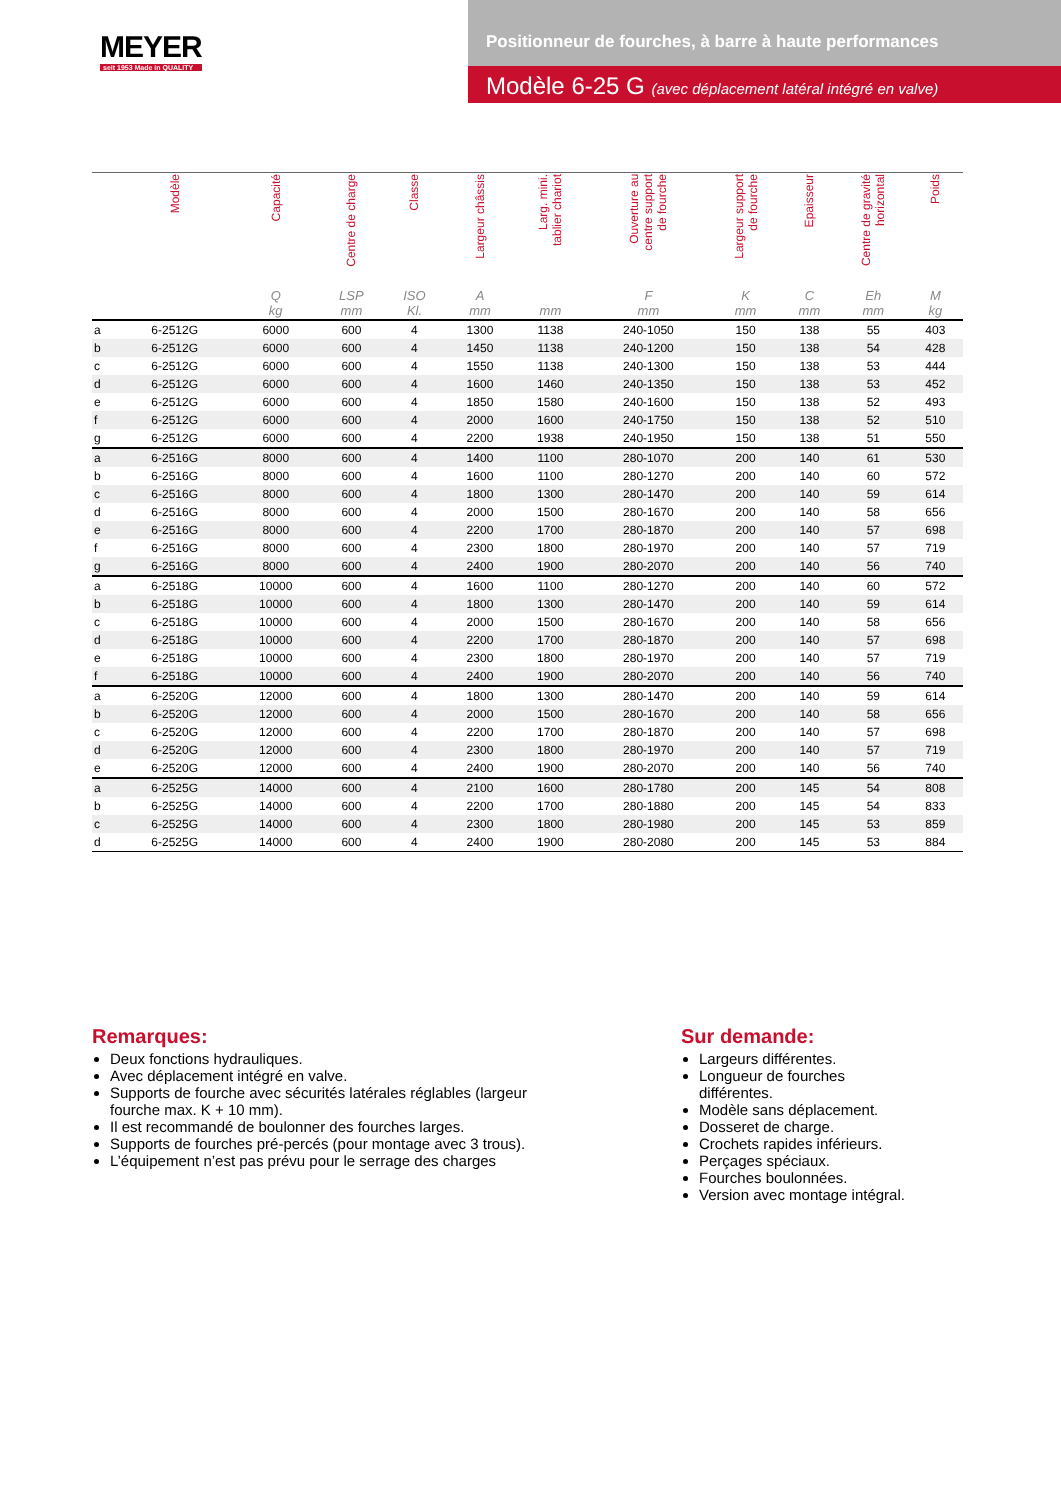MEYER
seit 1953 Made in QUALITY
Positionneur de fourches, à barre à haute performances
Modèle 6-25 G (avec déplacement latéral intégré en valve)
| | Modèle | Capacité | Centre de charge | Classe | Largeur châssis | Larg. mini. tablier chariot | Ouverture au centre support de fourche | Largeur support de fourche | Epaisseur | Centre de gravité horizontal | Poids |
| --- | --- | --- | --- | --- | --- | --- | --- | --- | --- | --- | --- |
| | | Q kg | LSP mm | ISO Kl. | A mm | mm | F mm | K mm | C mm | Eh mm | M kg |
| a | 6-2512G | 6000 | 600 | 4 | 1300 | 1138 | 240-1050 | 150 | 138 | 55 | 403 |
| b | 6-2512G | 6000 | 600 | 4 | 1450 | 1138 | 240-1200 | 150 | 138 | 54 | 428 |
| c | 6-2512G | 6000 | 600 | 4 | 1550 | 1138 | 240-1300 | 150 | 138 | 53 | 444 |
| d | 6-2512G | 6000 | 600 | 4 | 1600 | 1460 | 240-1350 | 150 | 138 | 53 | 452 |
| e | 6-2512G | 6000 | 600 | 4 | 1850 | 1580 | 240-1600 | 150 | 138 | 52 | 493 |
| f | 6-2512G | 6000 | 600 | 4 | 2000 | 1600 | 240-1750 | 150 | 138 | 52 | 510 |
| g | 6-2512G | 6000 | 600 | 4 | 2200 | 1938 | 240-1950 | 150 | 138 | 51 | 550 |
| a | 6-2516G | 8000 | 600 | 4 | 1400 | 1100 | 280-1070 | 200 | 140 | 61 | 530 |
| b | 6-2516G | 8000 | 600 | 4 | 1600 | 1100 | 280-1270 | 200 | 140 | 60 | 572 |
| c | 6-2516G | 8000 | 600 | 4 | 1800 | 1300 | 280-1470 | 200 | 140 | 59 | 614 |
| d | 6-2516G | 8000 | 600 | 4 | 2000 | 1500 | 280-1670 | 200 | 140 | 58 | 656 |
| e | 6-2516G | 8000 | 600 | 4 | 2200 | 1700 | 280-1870 | 200 | 140 | 57 | 698 |
| f | 6-2516G | 8000 | 600 | 4 | 2300 | 1800 | 280-1970 | 200 | 140 | 57 | 719 |
| g | 6-2516G | 8000 | 600 | 4 | 2400 | 1900 | 280-2070 | 200 | 140 | 56 | 740 |
| a | 6-2518G | 10000 | 600 | 4 | 1600 | 1100 | 280-1270 | 200 | 140 | 60 | 572 |
| b | 6-2518G | 10000 | 600 | 4 | 1800 | 1300 | 280-1470 | 200 | 140 | 59 | 614 |
| c | 6-2518G | 10000 | 600 | 4 | 2000 | 1500 | 280-1670 | 200 | 140 | 58 | 656 |
| d | 6-2518G | 10000 | 600 | 4 | 2200 | 1700 | 280-1870 | 200 | 140 | 57 | 698 |
| e | 6-2518G | 10000 | 600 | 4 | 2300 | 1800 | 280-1970 | 200 | 140 | 57 | 719 |
| f | 6-2518G | 10000 | 600 | 4 | 2400 | 1900 | 280-2070 | 200 | 140 | 56 | 740 |
| a | 6-2520G | 12000 | 600 | 4 | 1800 | 1300 | 280-1470 | 200 | 140 | 59 | 614 |
| b | 6-2520G | 12000 | 600 | 4 | 2000 | 1500 | 280-1670 | 200 | 140 | 58 | 656 |
| c | 6-2520G | 12000 | 600 | 4 | 2200 | 1700 | 280-1870 | 200 | 140 | 57 | 698 |
| d | 6-2520G | 12000 | 600 | 4 | 2300 | 1800 | 280-1970 | 200 | 140 | 57 | 719 |
| e | 6-2520G | 12000 | 600 | 4 | 2400 | 1900 | 280-2070 | 200 | 140 | 56 | 740 |
| a | 6-2525G | 14000 | 600 | 4 | 2100 | 1600 | 280-1780 | 200 | 145 | 54 | 808 |
| b | 6-2525G | 14000 | 600 | 4 | 2200 | 1700 | 280-1880 | 200 | 145 | 54 | 833 |
| c | 6-2525G | 14000 | 600 | 4 | 2300 | 1800 | 280-1980 | 200 | 145 | 53 | 859 |
| d | 6-2525G | 14000 | 600 | 4 | 2400 | 1900 | 280-2080 | 200 | 145 | 53 | 884 |
Remarques:
Deux fonctions hydrauliques.
Avec déplacement intégré en valve.
Supports de fourche avec sécurités latérales réglables (largeur fourche max. K + 10 mm).
Il est recommandé de boulonner des fourches larges.
Supports de fourches pré-percés (pour montage avec 3 trous).
L’équipement n’est pas prévu pour le serrage des charges
Sur demande:
Largeurs différentes.
Longueur de fourches différentes.
Modèle sans déplacement.
Dosseret de charge.
Crochets rapides inférieurs.
Perçages spéciaux.
Fourches boulonnées.
Version avec montage intégral.